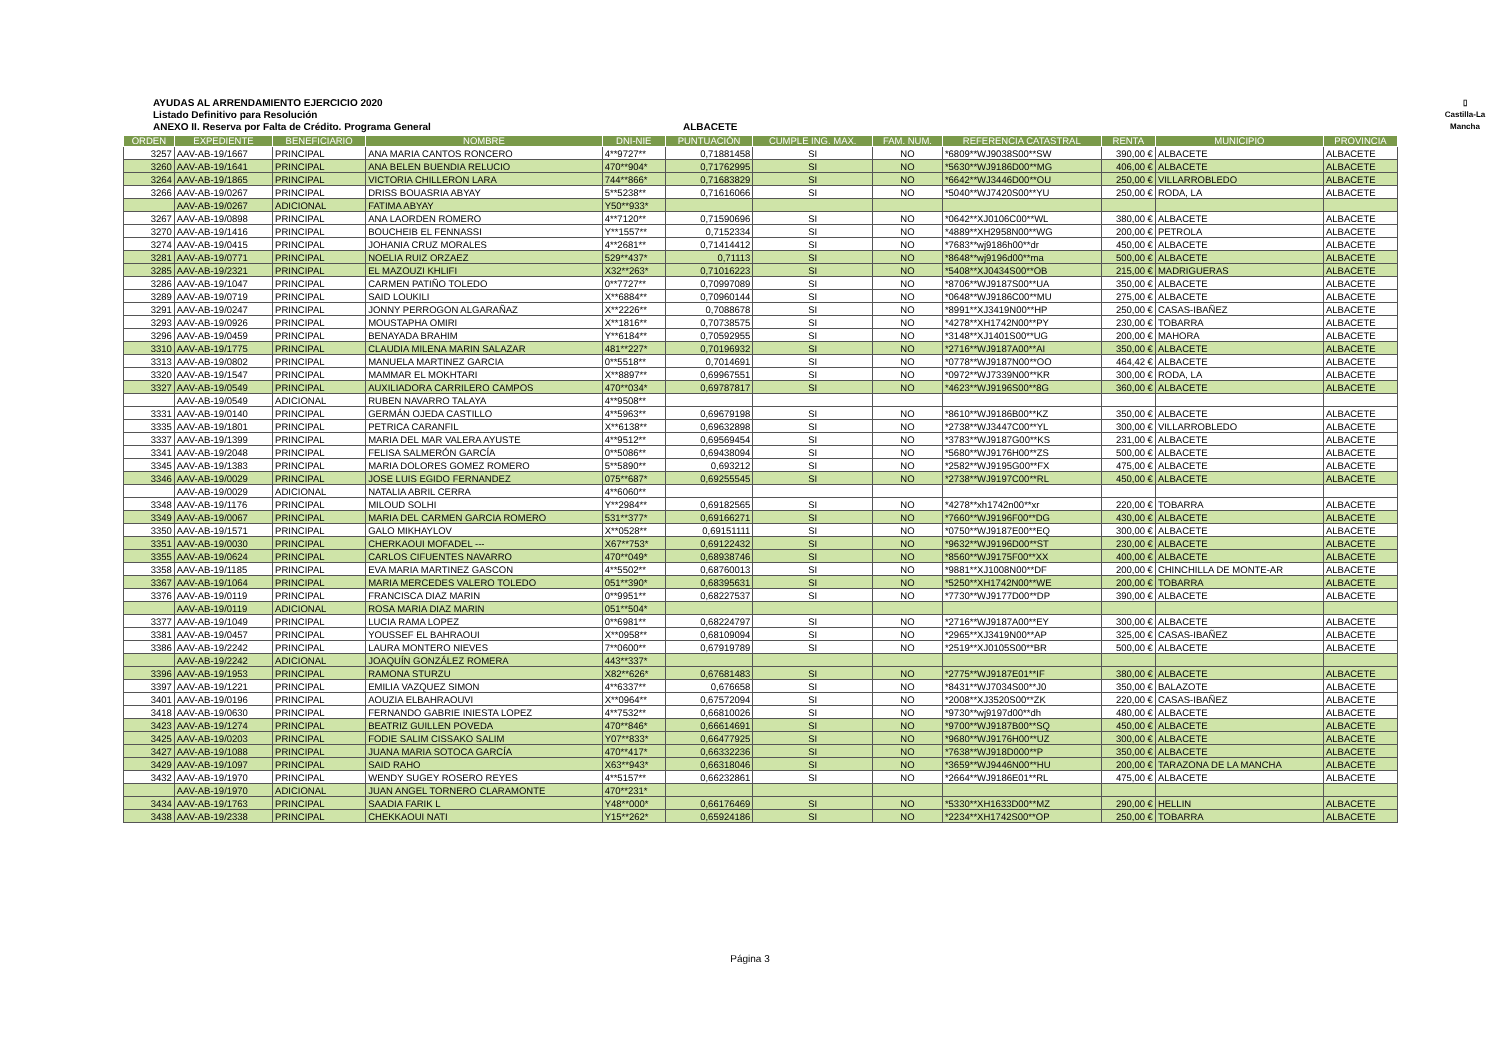AYUDAS AL ARRENDAMIENTO EJERCICIO 2020
Listado Definitivo para Resolución
ANEXO II. Reserva por Falta de Crédito. Programa General
ALBACETE
▯
Castilla-La Mancha
| ORDEN | EXPEDIENTE | BENEFICIARIO | NOMBRE | DNI-NIE | PUNTUACIÓN | CUMPLE ING. MAX. | FAM. NUM. | REFERENCIA CATASTRAL | RENTA | MUNICIPIO | PROVINCIA |
| --- | --- | --- | --- | --- | --- | --- | --- | --- | --- | --- | --- |
| 3257 | AAV-AB-19/1667 | PRINCIPAL | ANA MARIA CANTOS RONCERO | 4**9727** | 0,71881458 | SI | NO | *6809**WJ9038S00**SW | 390,00 € | ALBACETE | ALBACETE |
| 3260 | AAV-AB-19/1641 | PRINCIPAL | ANA BELEN BUENDIA RELUCIO | 470**904* | 0,71762995 | SI | NO | *5630**WJ9186D00**MG | 406,00 € | ALBACETE | ALBACETE |
| 3264 | AAV-AB-19/1865 | PRINCIPAL | VICTORIA CHILLERON LARA | 744**866* | 0,71683829 | SI | NO | *6642**WJ3446D00**OU | 250,00 € | VILLARROBLEDO | ALBACETE |
| 3266 | AAV-AB-19/0267 | PRINCIPAL | DRISS BOUASRIA ABYAY | 5**5238** | 0,71616066 | SI | NO | *5040**WJ7420S00**YU | 250,00 € | RODA, LA | ALBACETE |
| | AAV-AB-19/0267 | ADICIONAL | FATIMA ABYAY | Y50**933* | | | | | | | |
| 3267 | AAV-AB-19/0898 | PRINCIPAL | ANA LAORDEN ROMERO | 4**7120** | 0,71590696 | SI | NO | *0642**XJ0106C00**WL | 380,00 € | ALBACETE | ALBACETE |
| 3270 | AAV-AB-19/1416 | PRINCIPAL | BOUCHEIB EL FENNASSI | Y**1557** | 0,7152334 | SI | NO | *4889**XH2958N00**WG | 200,00 € | PETROLA | ALBACETE |
| 3274 | AAV-AB-19/0415 | PRINCIPAL | JOHANIA CRUZ MORALES | 4**2681** | 0,71414412 | SI | NO | *7683**wj9186h00**dr | 450,00 € | ALBACETE | ALBACETE |
| 3281 | AAV-AB-19/0771 | PRINCIPAL | NOELIA RUIZ ORZAEZ | 529**437* | 0,71113 | SI | NO | *8648**wj9196d00**ma | 500,00 € | ALBACETE | ALBACETE |
| 3285 | AAV-AB-19/2321 | PRINCIPAL | EL MAZOUZI KHLIFI | X32**263* | 0,71016223 | SI | NO | *5408**XJ0434S00**OB | 215,00 € | MADRIGUERAS | ALBACETE |
| 3286 | AAV-AB-19/1047 | PRINCIPAL | CARMEN PATIÑO TOLEDO | 0**7727** | 0,70997089 | SI | NO | *8706**WJ9187S00**UA | 350,00 € | ALBACETE | ALBACETE |
| 3289 | AAV-AB-19/0719 | PRINCIPAL | SAID LOUKILI | X**6884** | 0,70960144 | SI | NO | *0648**WJ9186C00**MU | 275,00 € | ALBACETE | ALBACETE |
| 3291 | AAV-AB-19/0247 | PRINCIPAL | JONNY PERROGON ALGARAÑAZ | X**2226** | 0,7088678 | SI | NO | *8991**XJ3419N00**HP | 250,00 € | CASAS-IBAÑEZ | ALBACETE |
| 3293 | AAV-AB-19/0926 | PRINCIPAL | MOUSTAPHA OMIRI | X**1816** | 0,70738575 | SI | NO | *4278**XH1742N00**PY | 230,00 € | TOBARRA | ALBACETE |
| 3296 | AAV-AB-19/0459 | PRINCIPAL | BENAYADA BRAHIM | Y**6184** | 0,70592955 | SI | NO | *3148**XJ1401S00**UG | 200,00 € | MAHORA | ALBACETE |
| 3310 | AAV-AB-19/1775 | PRINCIPAL | CLAUDIA MILENA MARIN SALAZAR | 481**227* | 0,70196932 | SI | NO | *2716**WJ9187A00**AI | 350,00 € | ALBACETE | ALBACETE |
| 3313 | AAV-AB-19/0802 | PRINCIPAL | MANUELA MARTINEZ GARCIA | 0**5518** | 0,7014691 | SI | NO | *0778**WJ9187N00**OO | 464,42 € | ALBACETE | ALBACETE |
| 3320 | AAV-AB-19/1547 | PRINCIPAL | MAMMAR EL MOKHTARI | X**8897** | 0,69967551 | SI | NO | *0972**WJ7339N00**KR | 300,00 € | RODA, LA | ALBACETE |
| 3327 | AAV-AB-19/0549 | PRINCIPAL | AUXILIADORA CARRILERO CAMPOS | 470**034* | 0,69787817 | SI | NO | *4623**WJ9196S00**8G | 360,00 € | ALBACETE | ALBACETE |
| | AAV-AB-19/0549 | ADICIONAL | RUBEN NAVARRO TALAYA | 4**9508** | | | | | | | |
| 3331 | AAV-AB-19/0140 | PRINCIPAL | GERMÁN OJEDA CASTILLO | 4**5963** | 0,69679198 | SI | NO | *8610**WJ9186B00**KZ | 350,00 € | ALBACETE | ALBACETE |
| 3335 | AAV-AB-19/1801 | PRINCIPAL | PETRICA CARANFIL | X**6138** | 0,69632898 | SI | NO | *2738**WJ3447C00**YL | 300,00 € | VILLARROBLEDO | ALBACETE |
| 3337 | AAV-AB-19/1399 | PRINCIPAL | MARIA DEL MAR VALERA AYUSTE | 4**9512** | 0,69569454 | SI | NO | *3783**WJ9187G00**KS | 231,00 € | ALBACETE | ALBACETE |
| 3341 | AAV-AB-19/2048 | PRINCIPAL | FELISA SALMERÓN GARCÍA | 0**5086** | 0,69438094 | SI | NO | *5680**WJ9176H00**ZS | 500,00 € | ALBACETE | ALBACETE |
| 3345 | AAV-AB-19/1383 | PRINCIPAL | MARIA DOLORES GOMEZ ROMERO | 5**5890** | 0,693212 | SI | NO | *2582**WJ9195G00**FX | 475,00 € | ALBACETE | ALBACETE |
| 3346 | AAV-AB-19/0029 | PRINCIPAL | JOSE LUIS EGIDO FERNANDEZ | 075**687* | 0,69255545 | SI | NO | *2738**WJ9197C00**RL | 450,00 € | ALBACETE | ALBACETE |
| | AAV-AB-19/0029 | ADICIONAL | NATALIA ABRIL CERRA | 4**6060** | | | | | | | |
| 3348 | AAV-AB-19/1176 | PRINCIPAL | MILOUD SOLHI | Y**2984** | 0,69182565 | SI | NO | *4278**xh1742n00**xr | 220,00 € | TOBARRA | ALBACETE |
| 3349 | AAV-AB-19/0067 | PRINCIPAL | MARIA DEL CARMEN GARCIA ROMERO | 531**377* | 0,69166271 | SI | NO | *7660**WJ9196F00**DG | 430,00 € | ALBACETE | ALBACETE |
| 3350 | AAV-AB-19/1571 | PRINCIPAL | GALO MIKHAYLOV | X**0528** | 0,69151111 | SI | NO | *0750**WJ9187E00**EQ | 300,00 € | ALBACETE | ALBACETE |
| 3351 | AAV-AB-19/0030 | PRINCIPAL | CHERKAOUI MOFADEL --- | X67**753* | 0,69122432 | SI | NO | *9632**WJ9196D00**ST | 230,00 € | ALBACETE | ALBACETE |
| 3355 | AAV-AB-19/0624 | PRINCIPAL | CARLOS CIFUENTES NAVARRO | 470**049* | 0,68938746 | SI | NO | *8560**WJ9175F00**XX | 400,00 € | ALBACETE | ALBACETE |
| 3358 | AAV-AB-19/1185 | PRINCIPAL | EVA MARIA MARTINEZ GASCON | 4**5502** | 0,68760013 | SI | NO | *9881**XJ1008N00**DF | 200,00 € | CHINCHILLA DE MONTE-AR | ALBACETE |
| 3367 | AAV-AB-19/1064 | PRINCIPAL | MARIA MERCEDES VALERO TOLEDO | 051**390* | 0,68395631 | SI | NO | *5250**XH1742N00**WE | 200,00 € | TOBARRA | ALBACETE |
| 3376 | AAV-AB-19/0119 | PRINCIPAL | FRANCISCA DIAZ MARIN | 0**9951** | 0,68227537 | SI | NO | *7730**WJ9177D00**DP | 390,00 € | ALBACETE | ALBACETE |
| | AAV-AB-19/0119 | ADICIONAL | ROSA MARIA DIAZ MARIN | 051**504* | | | | | | | |
| 3377 | AAV-AB-19/1049 | PRINCIPAL | LUCIA RAMA LOPEZ | 0**6981** | 0,68224797 | SI | NO | *2716**WJ9187A00**EY | 300,00 € | ALBACETE | ALBACETE |
| 3381 | AAV-AB-19/0457 | PRINCIPAL | YOUSSEF EL BAHRAOUI | X**0958** | 0,68109094 | SI | NO | *2965**XJ3419N00**AP | 325,00 € | CASAS-IBAÑEZ | ALBACETE |
| 3386 | AAV-AB-19/2242 | PRINCIPAL | LAURA MONTERO NIEVES | 7**0600** | 0,67919789 | SI | NO | *2519**XJ0105S00**BR | 500,00 € | ALBACETE | ALBACETE |
| | AAV-AB-19/2242 | ADICIONAL | JOAQUÍN GONZÁLEZ ROMERA | 443**337* | | | | | | | |
| 3396 | AAV-AB-19/1953 | PRINCIPAL | RAMONA STURZU | X82**626* | 0,67681483 | SI | NO | *2775**WJ9187E01**IF | 380,00 € | ALBACETE | ALBACETE |
| 3397 | AAV-AB-19/1221 | PRINCIPAL | EMILIA VAZQUEZ SIMON | 4**6337** | 0,676658 | SI | NO | *8431**WJ7034S00**J0 | 350,00 € | BALAZOTE | ALBACETE |
| 3401 | AAV-AB-19/0196 | PRINCIPAL | AOUZIA ELBAHRAOUVI | X**0964** | 0,67572094 | SI | NO | *2008**XJ3520S00**ZK | 220,00 € | CASAS-IBAÑEZ | ALBACETE |
| 3418 | AAV-AB-19/0630 | PRINCIPAL | FERNANDO GABRIE INIESTA LOPEZ | 4**7532** | 0,66810026 | SI | NO | *9730**wj9197d00**dh | 480,00 € | ALBACETE | ALBACETE |
| 3423 | AAV-AB-19/1274 | PRINCIPAL | BEATRIZ GUILLEN POVEDA | 470**846* | 0,66614691 | SI | NO | *9700**WJ9187B00**SQ | 450,00 € | ALBACETE | ALBACETE |
| 3425 | AAV-AB-19/0203 | PRINCIPAL | FODIE SALIM CISSAKO SALIM | Y07**833* | 0,66477925 | SI | NO | *9680**WJ9176H00**UZ | 300,00 € | ALBACETE | ALBACETE |
| 3427 | AAV-AB-19/1088 | PRINCIPAL | JUANA MARIA SOTOCA GARCÍA | 470**417* | 0,66332236 | SI | NO | *7638**WJ918D000**P | 350,00 € | ALBACETE | ALBACETE |
| 3429 | AAV-AB-19/1097 | PRINCIPAL | SAID RAHO | X63**943* | 0,66318046 | SI | NO | *3659**WJ9446N00**HU | 200,00 € | TARAZONA DE LA MANCHA | ALBACETE |
| 3432 | AAV-AB-19/1970 | PRINCIPAL | WENDY SUGEY ROSERO REYES | 4**5157** | 0,66232861 | SI | NO | *2664**WJ9186E01**RL | 475,00 € | ALBACETE | ALBACETE |
| | AAV-AB-19/1970 | ADICIONAL | JUAN ANGEL TORNERO CLARAMONTE | 470**231* | | | | | | | |
| 3434 | AAV-AB-19/1763 | PRINCIPAL | SAADIA FARIK L | Y48**000* | 0,66176469 | SI | NO | *5330**XH1633D00**MZ | 290,00 € | HELLIN | ALBACETE |
| 3438 | AAV-AB-19/2338 | PRINCIPAL | CHEKKAOUI NATI | Y15**262* | 0,65924186 | SI | NO | *2234**XH1742S00**OP | 250,00 € | TOBARRA | ALBACETE |
Página 3